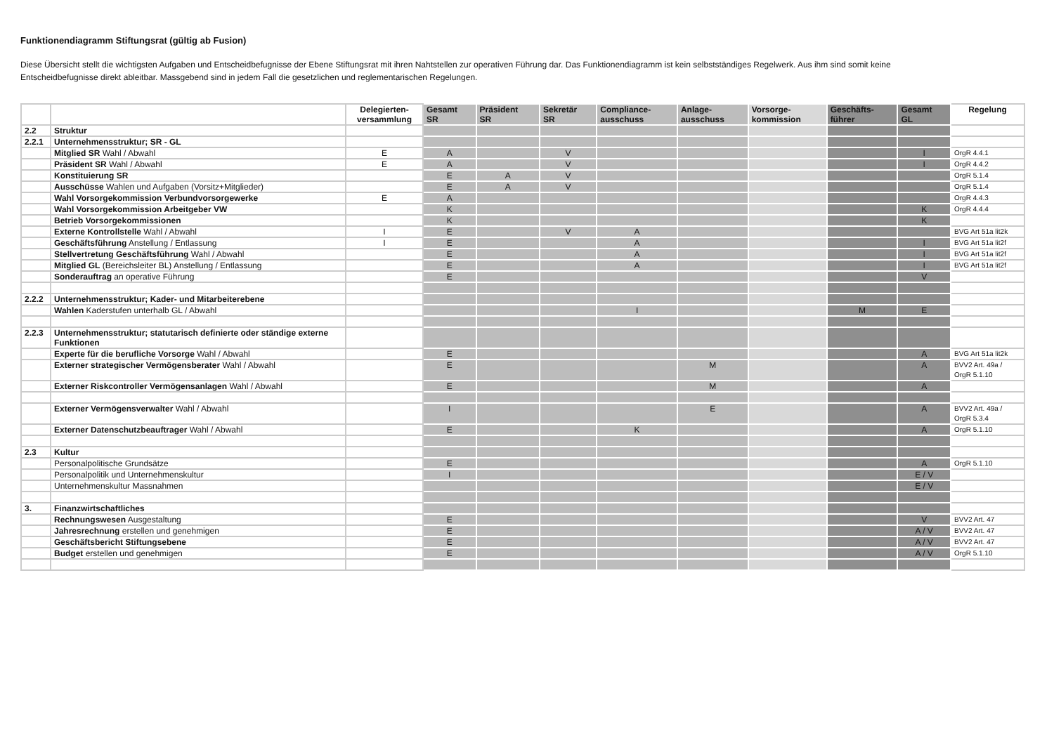Funktionendiagramm Stiftungsrat (gültig ab Fusion)
Diese Übersicht stellt die wichtigsten Aufgaben und Entscheidbefugnisse der Ebene Stiftungsrat mit ihren Nahtstellen zur operativen Führung dar. Das Funktionendiagramm ist kein selbstständiges Regelwerk. Aus ihm sind somit keine Entscheidbefugnisse direkt ableitbar. Massgebend sind in jedem Fall die gesetzlichen und reglementarischen Regelungen.
| | | Delegierten- versammlung | Gesamt SR | Präsident SR | Sekretär SR | Compliance- ausschuss | Anlage- ausschuss | Vorsorge- kommission | Geschäfts- führer | Gesamt GL | Regelung |
| --- | --- | --- | --- | --- | --- | --- | --- | --- | --- | --- | --- |
| 2.2 | Struktur | | | | | | | | | | |
| 2.2.1 | Unternehmensstruktur; SR - GL | | | | | | | | | | |
| | Mitglied SR Wahl / Abwahl | E | A | | V | | | | | I | OrgR 4.4.1 |
| | Präsident SR Wahl / Abwahl | E | A | | V | | | | | I | OrgR 4.4.2 |
| | Konstituierung SR | | E | A | V | | | | | | OrgR 5.1.4 |
| | Ausschüsse Wahlen und Aufgaben (Vorsitz+Mitglieder) | | E | A | V | | | | | | OrgR 5.1.4 |
| | Wahl Vorsorgekommission Verbundvorsorgewerke | E | A | | | | | | | | OrgR 4.4.3 |
| | Wahl Vorsorgekommission Arbeitgeber VW | | K | | | | | | | K | OrgR 4.4.4 |
| | Betrieb Vorsorgekommissionen | | K | | | | | | | K | |
| | Externe Kontrollstelle Wahl / Abwahl | I | E | | V | A | | | | | BVG Art 51a lit2k |
| | Geschäftsführung Anstellung / Entlassung | I | E | | | A | | | | I | BVG Art 51a lit2f |
| | Stellvertretung Geschäftsführung Wahl / Abwahl | | E | | | A | | | | I | BVG Art 51a lit2f |
| | Mitglied GL (Bereichsleiter BL) Anstellung / Entlassung | | E | | | A | | | | I | BVG Art 51a lit2f |
| | Sonderauftrag an operative Führung | | E | | | | | | | V | |
| 2.2.2 | Unternehmensstruktur; Kader- und Mitarbeiterebene | | | | | | | | | | |
| | Wahlen Kaderstufen unterhalb GL / Abwahl | | | | | I | | | M | E | |
| 2.2.3 | Unternehmensstruktur; statutarisch definierte oder ständige externe Funktionen | | | | | | | | | | |
| | Experte für die berufliche Vorsorge Wahl / Abwahl | | E | | | | | | | A | BVG Art 51a lit2k |
| | Externer strategischer Vermögensberater Wahl / Abwahl | | E | | | | M | | | A | BVV2 Art. 49a / OrgR 5.1.10 |
| | Externer Riskcontroller Vermögensanlagen Wahl / Abwahl | | E | | | | M | | | A | |
| | Externer Vermögensverwalter Wahl / Abwahl | | I | | | | E | | | A | BVV2 Art. 49a / OrgR 5.3.4 |
| | Externer Datenschutzbeauftrager Wahl / Abwahl | | E | | | K | | | | A | OrgR 5.1.10 |
| 2.3 | Kultur | | | | | | | | | | |
| | Personalpolitische Grundsätze | | E | | | | | | | A | OrgR 5.1.10 |
| | Personalpolitik und Unternehmenskultur | | I | | | | | | | E / V | |
| | Unternehmenskultur Massnahmen | | | | | | | | | E / V | |
| 3. | Finanzwirtschaftliches | | | | | | | | | | |
| | Rechnungswesen Ausgestaltung | | E | | | | | | | V | BVV2 Art. 47 |
| | Jahresrechnung erstellen und genehmigen | | E | | | | | | | A / V | BVV2 Art. 47 |
| | Geschäftsbericht Stiftungsebene | | E | | | | | | | A / V | BVV2 Art. 47 |
| | Budget erstellen und genehmigen | | E | | | | | | | A / V | OrgR 5.1.10 |